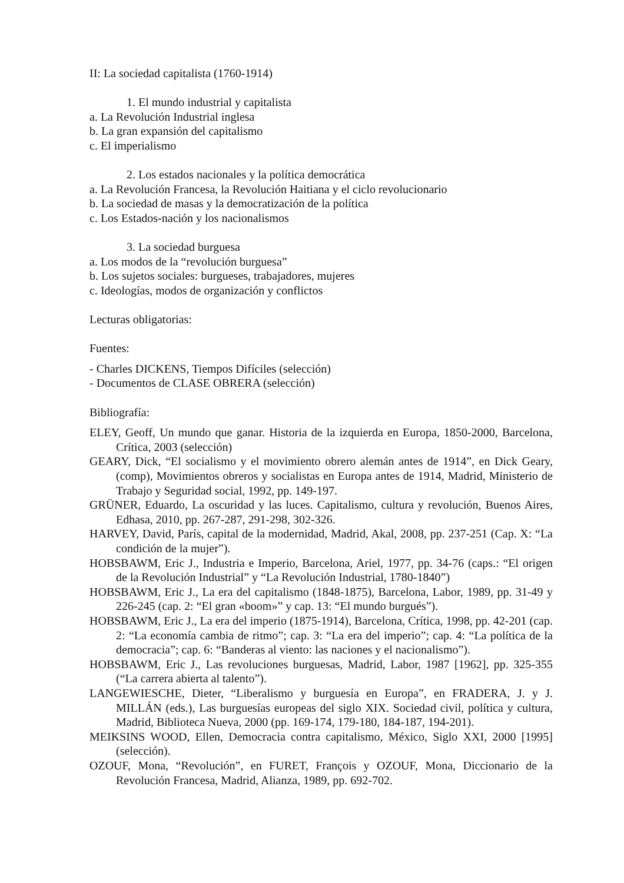II: La sociedad capitalista (1760-1914)
1. El mundo industrial y capitalista
a. La Revolución Industrial inglesa
b. La gran expansión del capitalismo
c. El imperialismo
2. Los estados nacionales y la política democrática
a. La Revolución Francesa, la Revolución Haitiana y el ciclo revolucionario
b. La sociedad de masas y la democratización de la política
c. Los Estados-nación y los nacionalismos
3. La sociedad burguesa
a. Los modos de la “revolución burguesa”
b. Los sujetos sociales: burgueses, trabajadores, mujeres
c. Ideologías, modos de organización y conflictos
Lecturas obligatorias:
Fuentes:
- Charles DICKENS, Tiempos Difíciles (selección)
- Documentos de CLASE OBRERA (selección)
Bibliografía:
ELEY, Geoff, Un mundo que ganar. Historia de la izquierda en Europa, 1850-2000, Barcelona, Crítica, 2003 (selección)
GEARY, Dick, “El socialismo y el movimiento obrero alemán antes de 1914”, en Dick Geary, (comp), Movimientos obreros y socialistas en Europa antes de 1914, Madrid, Ministerio de Trabajo y Seguridad social, 1992, pp. 149-197.
GRÜNER, Eduardo, La oscuridad y las luces. Capitalismo, cultura y revolución, Buenos Aires, Edhasa, 2010, pp. 267-287, 291-298, 302-326.
HARVEY, David, París, capital de la modernidad, Madrid, Akal, 2008, pp. 237-251 (Cap. X: “La condición de la mujer”).
HOBSBAWM, Eric J., Industria e Imperio, Barcelona, Ariel, 1977, pp. 34-76 (caps.: “El origen de la Revolución Industrial” y “La Revolución Industrial, 1780-1840”)
HOBSBAWM, Eric J., La era del capitalismo (1848-1875), Barcelona, Labor, 1989, pp. 31-49 y 226-245 (cap. 2: “El gran «boom»” y cap. 13: “El mundo burgués”).
HOBSBAWM, Eric J., La era del imperio (1875-1914), Barcelona, Crítica, 1998, pp. 42-201 (cap. 2: “La economía cambia de ritmo”; cap. 3: “La era del imperio”; cap. 4: “La política de la democracia”; cap. 6: “Banderas al viento: las naciones y el nacionalismo”).
HOBSBAWM, Eric J., Las revoluciones burguesas, Madrid, Labor, 1987 [1962], pp. 325-355 (“La carrera abierta al talento”).
LANGEWIESCHE, Dieter, “Liberalismo y burguesía en Europa”, en FRADERA, J. y J. MILLÁN (eds.), Las burguesías europeas del siglo XIX. Sociedad civil, política y cultura, Madrid, Biblioteca Nueva, 2000 (pp. 169-174, 179-180, 184-187, 194-201).
MEIKSINS WOOD, Ellen, Democracia contra capitalismo, México, Siglo XXI, 2000 [1995] (selección).
OZOUF, Mona, “Revolución”, en FURET, François y OZOUF, Mona, Diccionario de la Revolución Francesa, Madrid, Alianza, 1989, pp. 692-702.